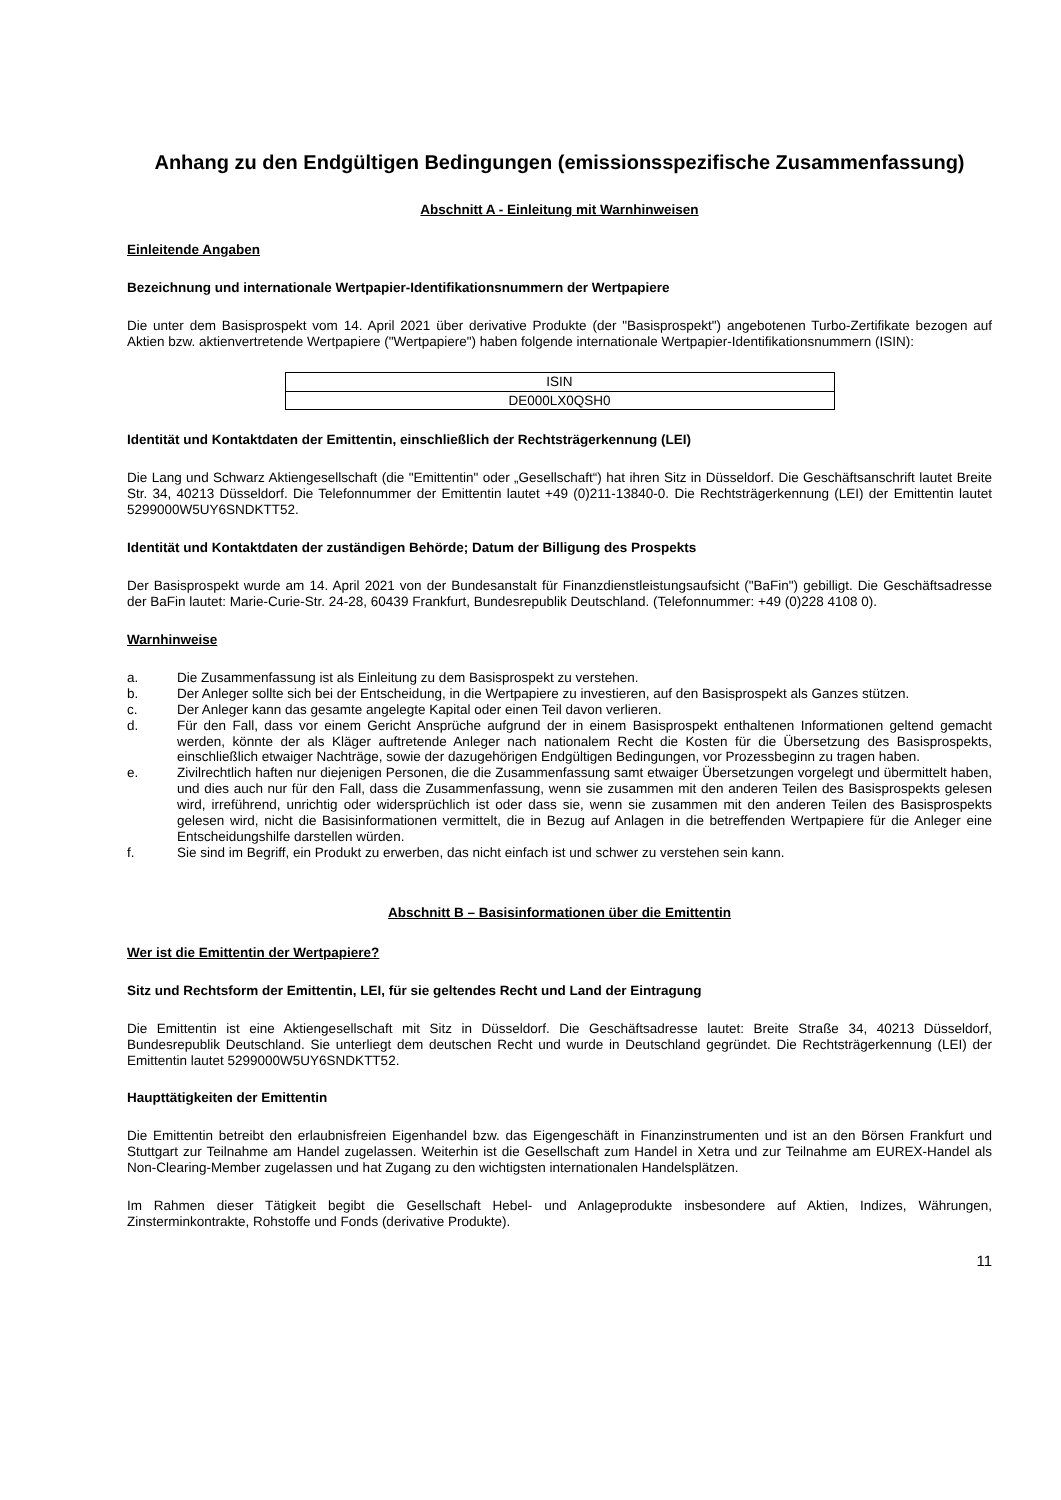Anhang zu den Endgültigen Bedingungen (emissionsspezifische Zusammenfassung)
Abschnitt A - Einleitung mit Warnhinweisen
Einleitende Angaben
Bezeichnung und internationale Wertpapier-Identifikationsnummern der Wertpapiere
Die unter dem Basisprospekt vom 14. April 2021 über derivative Produkte (der "Basisprospekt") angebotenen Turbo-Zertifikate bezogen auf Aktien bzw. aktienvertretende Wertpapiere ("Wertpapiere") haben folgende internationale Wertpapier-Identifikationsnummern (ISIN):
| ISIN |
| DE000LX0QSH0 |
Identität und Kontaktdaten der Emittentin, einschließlich der Rechtsträgerkennung (LEI)
Die Lang und Schwarz Aktiengesellschaft (die "Emittentin" oder „Gesellschaft“) hat ihren Sitz in Düsseldorf. Die Geschäftsanschrift lautet Breite Str. 34, 40213 Düsseldorf. Die Telefonnummer der Emittentin lautet +49 (0)211-13840-0. Die Rechtsträgerkennung (LEI) der Emittentin lautet 5299000W5UY6SNDKTT52.
Identität und Kontaktdaten der zuständigen Behörde; Datum der Billigung des Prospekts
Der Basisprospekt wurde am 14. April 2021 von der Bundesanstalt für Finanzdienstleistungsaufsicht ("BaFin") gebilligt. Die Geschäftsadresse der BaFin lautet: Marie-Curie-Str. 24-28, 60439 Frankfurt, Bundesrepublik Deutschland. (Telefonnummer: +49 (0)228 4108 0).
Warnhinweise
a. Die Zusammenfassung ist als Einleitung zu dem Basisprospekt zu verstehen.
b. Der Anleger sollte sich bei der Entscheidung, in die Wertpapiere zu investieren, auf den Basisprospekt als Ganzes stützen.
c. Der Anleger kann das gesamte angelegte Kapital oder einen Teil davon verlieren.
d. Für den Fall, dass vor einem Gericht Ansprüche aufgrund der in einem Basisprospekt enthaltenen Informationen geltend gemacht werden, könnte der als Kläger auftretende Anleger nach nationalem Recht die Kosten für die Übersetzung des Basisprospekts, einschließlich etwaiger Nachträge, sowie der dazugehörigen Endgültigen Bedingungen, vor Prozessbeginn zu tragen haben.
e. Zivilrechtlich haften nur diejenigen Personen, die die Zusammenfassung samt etwaiger Übersetzungen vorgelegt und übermittelt haben, und dies auch nur für den Fall, dass die Zusammenfassung, wenn sie zusammen mit den anderen Teilen des Basisprospekts gelesen wird, irreführend, unrichtig oder widersprüchlich ist oder dass sie, wenn sie zusammen mit den anderen Teilen des Basisprospekts gelesen wird, nicht die Basisinformationen vermittelt, die in Bezug auf Anlagen in die betreffenden Wertpapiere für die Anleger eine Entscheidungshilfe darstellen würden.
f. Sie sind im Begriff, ein Produkt zu erwerben, das nicht einfach ist und schwer zu verstehen sein kann.
Abschnitt B – Basisinformationen über die Emittentin
Wer ist die Emittentin der Wertpapiere?
Sitz und Rechtsform der Emittentin, LEI, für sie geltendes Recht und Land der Eintragung
Die Emittentin ist eine Aktiengesellschaft mit Sitz in Düsseldorf. Die Geschäftsadresse lautet: Breite Straße 34, 40213 Düsseldorf, Bundesrepublik Deutschland. Sie unterliegt dem deutschen Recht und wurde in Deutschland gegründet. Die Rechtsträgerkennung (LEI) der Emittentin lautet 5299000W5UY6SNDKTT52.
Haupttätigkeiten der Emittentin
Die Emittentin betreibt den erlaubnisfreien Eigenhandel bzw. das Eigengeschäft in Finanzinstrumenten und ist an den Börsen Frankfurt und Stuttgart zur Teilnahme am Handel zugelassen. Weiterhin ist die Gesellschaft zum Handel in Xetra und zur Teilnahme am EUREX-Handel als Non-Clearing-Member zugelassen und hat Zugang zu den wichtigsten internationalen Handelsplätzen.
Im Rahmen dieser Tätigkeit begibt die Gesellschaft Hebel- und Anlageprodukte insbesondere auf Aktien, Indizes, Währungen, Zinsterminkontrakte, Rohstoffe und Fonds (derivative Produkte).
11